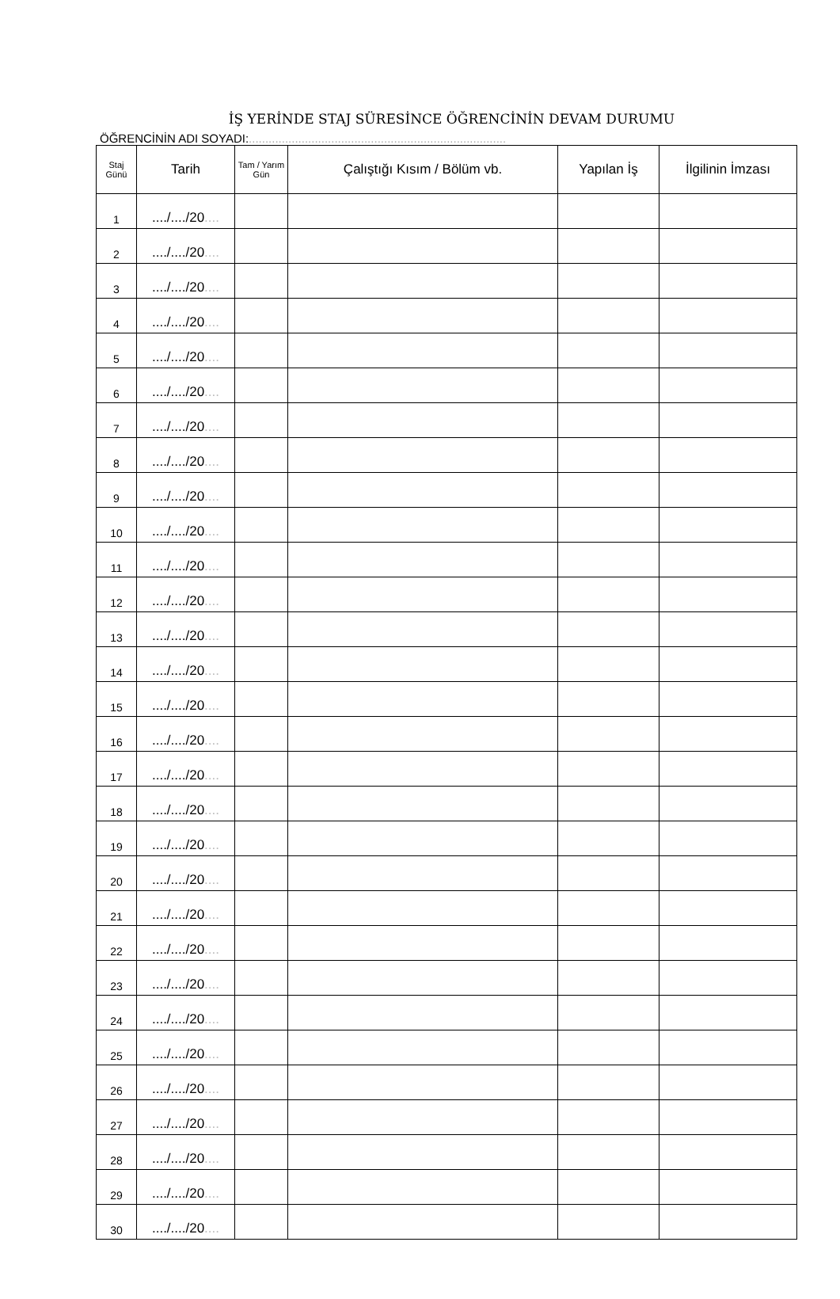İŞ YERİNDE STAJ SÜRESİNCE ÖĞRENCİNİN DEVAM DURUMU
ÖĞRENCİNİN ADI SOYADI:..............................................................................
| Staj Günü | Tarih | Tam / Yarım Gün | Çalıştığı Kısım / Bölüm vb. | Yapılan İş | İlgilinin İmzası |
| --- | --- | --- | --- | --- | --- |
| 1 | ..../..../20 .... | | | | |
| 2 | ..../..../20 .... | | | | |
| 3 | ..../..../20 .... | | | | |
| 4 | ..../..../20 .... | | | | |
| 5 | ..../..../20 .... | | | | |
| 6 | ..../..../20 .... | | | | |
| 7 | ..../..../20 .... | | | | |
| 8 | ..../..../20 .... | | | | |
| 9 | ..../..../20 .... | | | | |
| 10 | ..../..../20 .... | | | | |
| 11 | ..../..../20 .... | | | | |
| 12 | ..../..../20 .... | | | | |
| 13 | ..../..../20 .... | | | | |
| 14 | ..../..../20 .... | | | | |
| 15 | ..../..../20 .... | | | | |
| 16 | ..../..../20 .... | | | | |
| 17 | ..../..../20 .... | | | | |
| 18 | ..../..../20 .... | | | | |
| 19 | ..../..../20 .... | | | | |
| 20 | ..../..../20 .... | | | | |
| 21 | ..../..../20 .... | | | | |
| 22 | ..../..../20 .... | | | | |
| 23 | ..../..../20 .... | | | | |
| 24 | ..../..../20 .... | | | | |
| 25 | ..../..../20 .... | | | | |
| 26 | ..../..../20 .... | | | | |
| 27 | ..../..../20 .... | | | | |
| 28 | ..../..../20 .... | | | | |
| 29 | ..../..../20 .... | | | | |
| 30 | ..../..../20 .... | | | | |